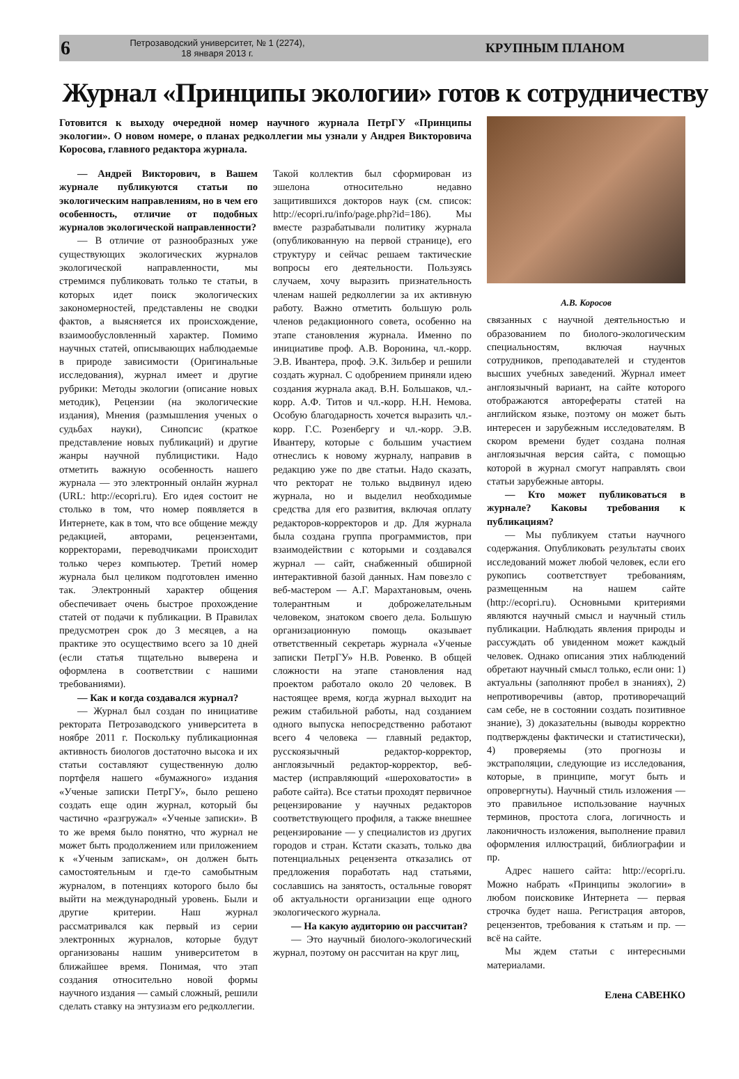6
Петрозаводский университет, № 1 (2274),
18 января 2013 г.
КРУПНЫМ ПЛАНОМ
Журнал «Принципы экологии» готов к сотрудничеству
Готовится к выходу очередной номер научного журнала ПетрГУ «Принципы экологии». О новом номере, о планах редколлегии мы узнали у Андрея Викторовича Коросова, главного редактора журнала.
— Андрей Викторович, в Вашем журнале публикуются статьи по экологическим направлениям, но в чем его особенность, отличие от подобных журналов экологической направленности?
— В отличие от разнообразных уже существующих экологических журналов экологической направленности, мы стремимся публиковать только те статьи, в которых идет поиск экологических закономерностей, представлены не сводки фактов, а выясняется их происхождение, взаимообусловленный характер. Помимо научных статей, описывающих наблюдаемые в природе зависимости (Оригинальные исследования), журнал имеет и другие рубрики: Методы экологии (описание новых методик), Рецензии (на экологические издания), Мнения (размышления ученых о судьбах науки), Синопсис (краткое представление новых публикаций) и другие жанры научной публицистики. Надо отметить важную особенность нашего журнала — это электронный онлайн журнал (URL: http://ecopri.ru). Его идея состоит не столько в том, что номер появляется в Интернете, как в том, что все общение между редакцией, авторами, рецензентами, корректорами, переводчиками происходит только через компьютер. Третий номер журнала был целиком подготовлен именно так. Электронный характер общения обеспечивает очень быстрое прохождение статей от подачи к публикации. В Правилах предусмотрен срок до 3 месяцев, а на практике это осуществимо всего за 10 дней (если статья тщательно выверена и оформлена в соответствии с нашими требованиями).
— Как и когда создавался журнал?
— Журнал был создан по инициативе ректората Петрозаводского университета в ноябре 2011 г. Поскольку публикационная активность биологов достаточно высока и их статьи составляют существенную долю портфеля нашего «бумажного» издания «Ученые записки ПетрГУ», было решено создать еще один журнал, который бы частично «разгружал» «Ученые записки». В то же время было понятно, что журнал не может быть продолжением или приложением к «Ученым запискам», он должен быть самостоятельным и где-то самобытным журналом, в потенциях которого было бы выйти на международный уровень. Были и другие критерии. Наш журнал рассматривался как первый из серии электронных журналов, которые будут организованы нашим университетом в ближайшее время. Понимая, что этап создания относительно новой формы научного издания — самый сложный, решили сделать ставку на энтузиазм его редколлегии.
Такой коллектив был сформирован из эшелона относительно недавно защитившихся докторов наук (см. список: http://ecopri.ru/info/page.php?id=186). Мы вместе разрабатывали политику журнала (опубликованную на первой странице), его структуру и сейчас решаем тактические вопросы его деятельности. Пользуясь случаем, хочу выразить признательность членам нашей редколлегии за их активную работу. Важно отметить большую роль членов редакционного совета, особенно на этапе становления журнала. Именно по инициативе проф. А.В. Воронина, чл.-корр. Э.В. Ивантера, проф. Э.К. Зильбер и решили создать журнал. С одобрением приняли идею создания журнала акад. В.Н. Большаков, чл.-корр. А.Ф. Титов и чл.-корр. Н.Н. Немова. Особую благодарность хочется выразить чл.-корр. Г.С. Розенбергу и чл.-корр. Э.В. Ивантеру, которые с большим участием отнеслись к новому журналу, направив в редакцию уже по две статьи. Надо сказать, что ректорат не только выдвинул идею журнала, но и выделил необходимые средства для его развития, включая оплату редакторов-корректоров и др. Для журнала была создана группа программистов, при взаимодействии с которыми и создавался журнал — сайт, снабженный обширной интерактивной базой данных. Нам повезло с веб-мастером — А.Г. Марахтановым, очень толерантным и доброжелательным человеком, знатоком своего дела. Большую организационную помощь оказывает ответственный секретарь журнала «Ученые записки ПетрГУ» Н.В. Ровенко. В общей сложности на этапе становления над проектом работало около 20 человек. В настоящее время, когда журнал выходит на режим стабильной работы, над созданием одного выпуска непосредственно работают всего 4 человека — главный редактор, русскоязычный редактор-корректор, англоязычный редактор-корректор, веб-мастер (исправляющий «шероховатости» в работе сайта). Все статьи проходят первичное рецензирование у научных редакторов соответствующего профиля, а также внешнее рецензирование — у специалистов из других городов и стран. Кстати сказать, только два потенциальных рецензента отказались от предложения поработать над статьями, сославшись на занятость, остальные говорят об актуальности организации еще одного экологического журнала.
— На какую аудиторию он рассчитан?
— Это научный биолого-экологический журнал, поэтому он рассчитан на круг лиц,
А.В. Коросов
связанных с научной деятельностью и образованием по биолого-экологическим специальностям, включая научных сотрудников, преподавателей и студентов высших учебных заведений. Журнал имеет англоязычный вариант, на сайте которого отображаются авторефераты статей на английском языке, поэтому он может быть интересен и зарубежным исследователям. В скором времени будет создана полная англоязычная версия сайта, с помощью которой в журнал смогут направлять свои статьи зарубежные авторы.
— Кто может публиковаться в журнале? Каковы требования к публикациям?
— Мы публикуем статьи научного содержания. Опубликовать результаты своих исследований может любой человек, если его рукопись соответствует требованиям, размещенным на нашем сайте (http://ecopri.ru). Основными критериями являются научный смысл и научный стиль публикации. Наблюдать явления природы и рассуждать об увиденном может каждый человек. Однако описания этих наблюдений обретают научный смысл только, если они: 1) актуальны (заполняют пробел в знаниях), 2) непротиворечивы (автор, противоречащий сам себе, не в состоянии создать позитивное знание), 3) доказательны (выводы корректно подтверждены фактически и статистически), 4) проверяемы (это прогнозы и экстраполяции, следующие из исследования, которые, в принципе, могут быть и опровергнуты). Научный стиль изложения — это правильное использование научных терминов, простота слога, логичность и лаконичность изложения, выполнение правил оформления иллюстраций, библиографии и пр.
Адрес нашего сайта: http://ecopri.ru. Можно набрать «Принципы экологии» в любом поисковике Интернета — первая строчка будет наша. Регистрация авторов, рецензентов, требования к статьям и пр. — всё на сайте.
Мы ждем статьи с интересными материалами.
Елена САВЕНКО